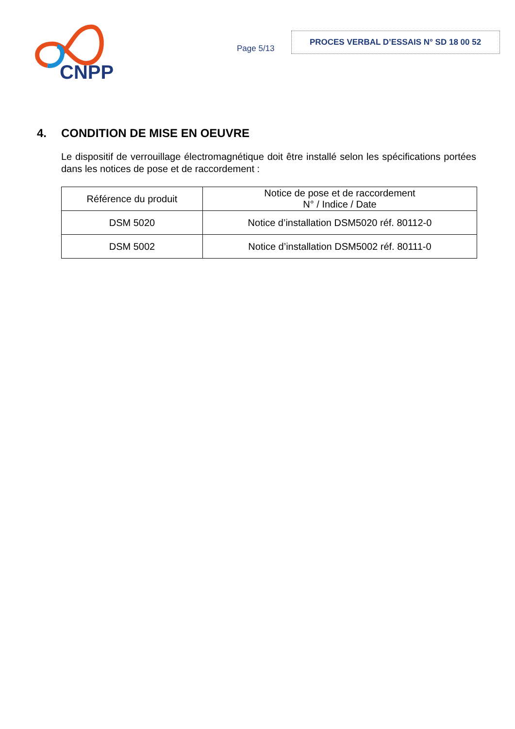CNPP
Page 5/13
PROCES VERBAL D’ESSAIS N° SD 18 00 52
4. CONDITION DE MISE EN OEUVRE
Le dispositif de verrouillage électromagnétique doit être installé selon les spécifications portées dans les notices de pose et de raccordement :
| Référence du produit | Notice de pose et de raccordement N° / Indice / Date |
| --- | --- |
| DSM 5020 | Notice d’installation DSM5020 réf. 80112-0 |
| DSM 5002 | Notice d’installation DSM5002 réf. 80111-0 |